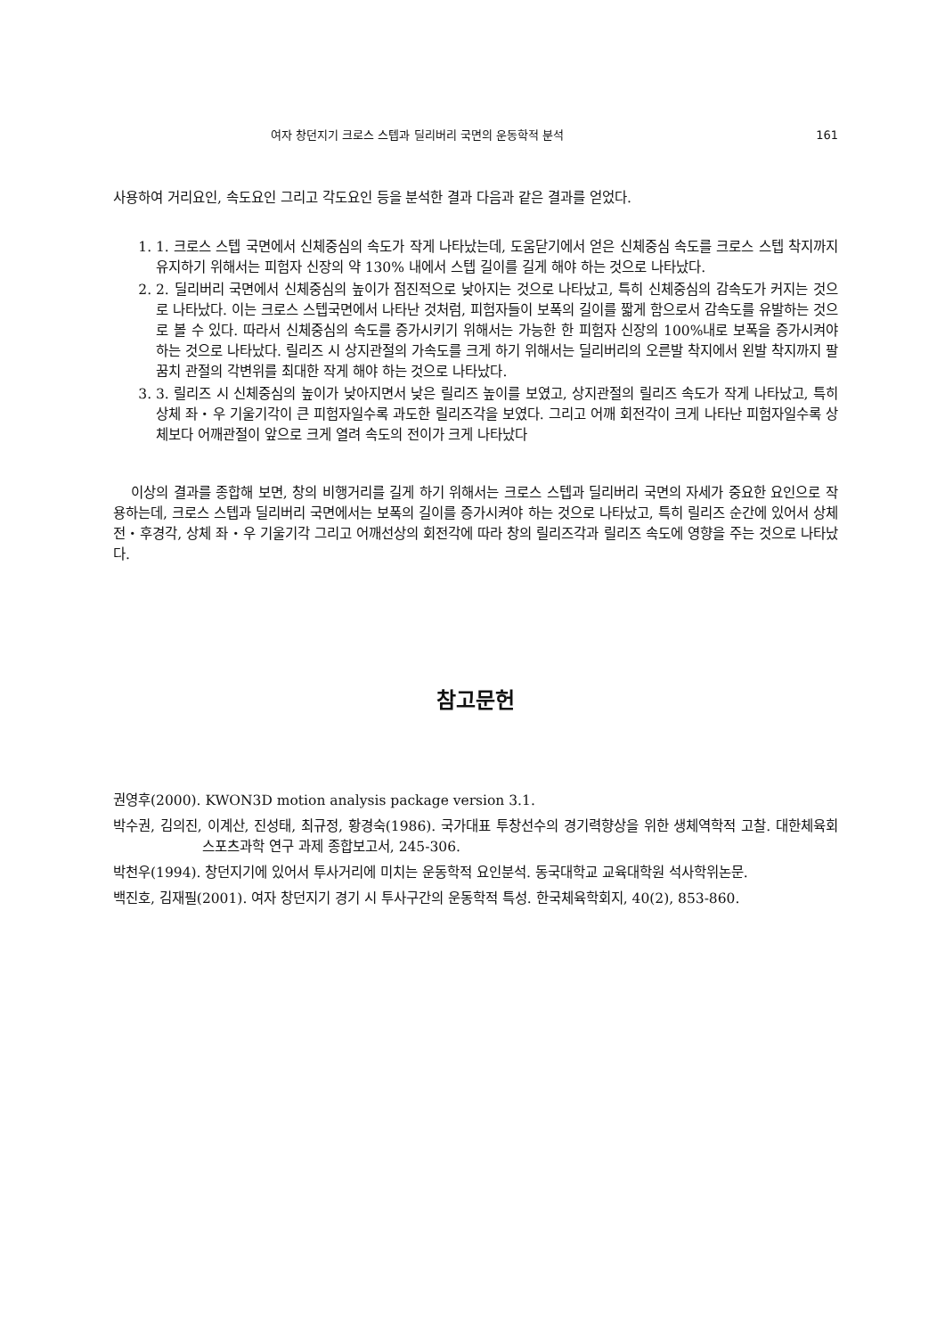여자 창던지기 크로스 스텝과 딜리버리 국면의 운동학적 분석 161
사용하여 거리요인, 속도요인 그리고 각도요인 등을 분석한 결과 다음과 같은 결과를 얻었다.
1. 1. 크로스 스텝 국면에서 신체중심의 속도가 작게 나타났는데, 도움닫기에서 얻은 신체중심 속도를 크로스 스텝 착지까지 유지하기 위해서는 피험자 신장의 약 130% 내에서 스텝 길이를 길게 해야 하는 것으로 나타났다.
2. 2. 딜리버리 국면에서 신체중심의 높이가 점진적으로 낮아지는 것으로 나타났고, 특히 신체중심의 감속도가 커지는 것으로 나타났다. 이는 크로스 스텝국면에서 나타난 것처럼, 피험자들이 보폭의 길이를 짧게 함으로서 감속도를 유발하는 것으로 볼 수 있다. 따라서 신체중심의 속도를 증가시키기 위해서는 가능한 한 피험자 신장의 100%내로 보폭을 증가시켜야 하는 것으로 나타났다. 릴리즈 시 상지관절의 가속도를 크게 하기 위해서는 딜리버리의 오른발 착지에서 왼발 착지까지 팔꿈치 관절의 각변위를 최대한 작게 해야 하는 것으로 나타났다.
3. 3. 릴리즈 시 신체중심의 높이가 낮아지면서 낮은 릴리즈 높이를 보였고, 상지관절의 릴리즈 속도가 작게 나타났고, 특히 상체 좌・우 기울기각이 큰 피험자일수록 과도한 릴리즈각을 보였다. 그리고 어깨 회전각이 크게 나타난 피험자일수록 상체보다 어깨관절이 앞으로 크게 열려 속도의 전이가 크게 나타났다
이상의 결과를 종합해 보면, 창의 비행거리를 길게 하기 위해서는 크로스 스텝과 딜리버리 국면의 자세가 중요한 요인으로 작용하는데, 크로스 스텝과 딜리버리 국면에서는 보폭의 길이를 증가시켜야 하는 것으로 나타났고, 특히 릴리즈 순간에 있어서 상체전・후경각, 상체 좌・우 기울기각 그리고 어깨선상의 회전각에 따라 창의 릴리즈각과 릴리즈 속도에 영향을 주는 것으로 나타났다.
참고문헌
권영후(2000). KWON3D motion analysis package version 3.1.
박수권, 김의진, 이계산, 진성태, 최규정, 황경숙(1986). 국가대표 투창선수의 경기력향상을 위한 생체역학적 고찰. 대한체육회 스포츠과학 연구 과제 종합보고서, 245-306.
박천우(1994). 창던지기에 있어서 투사거리에 미치는 운동학적 요인분석. 동국대학교 교육대학원 석사학위논문.
백진호, 김재필(2001). 여자 창던지기 경기 시 투사구간의 운동학적 특성. 한국체육학회지, 40(2), 853-860.